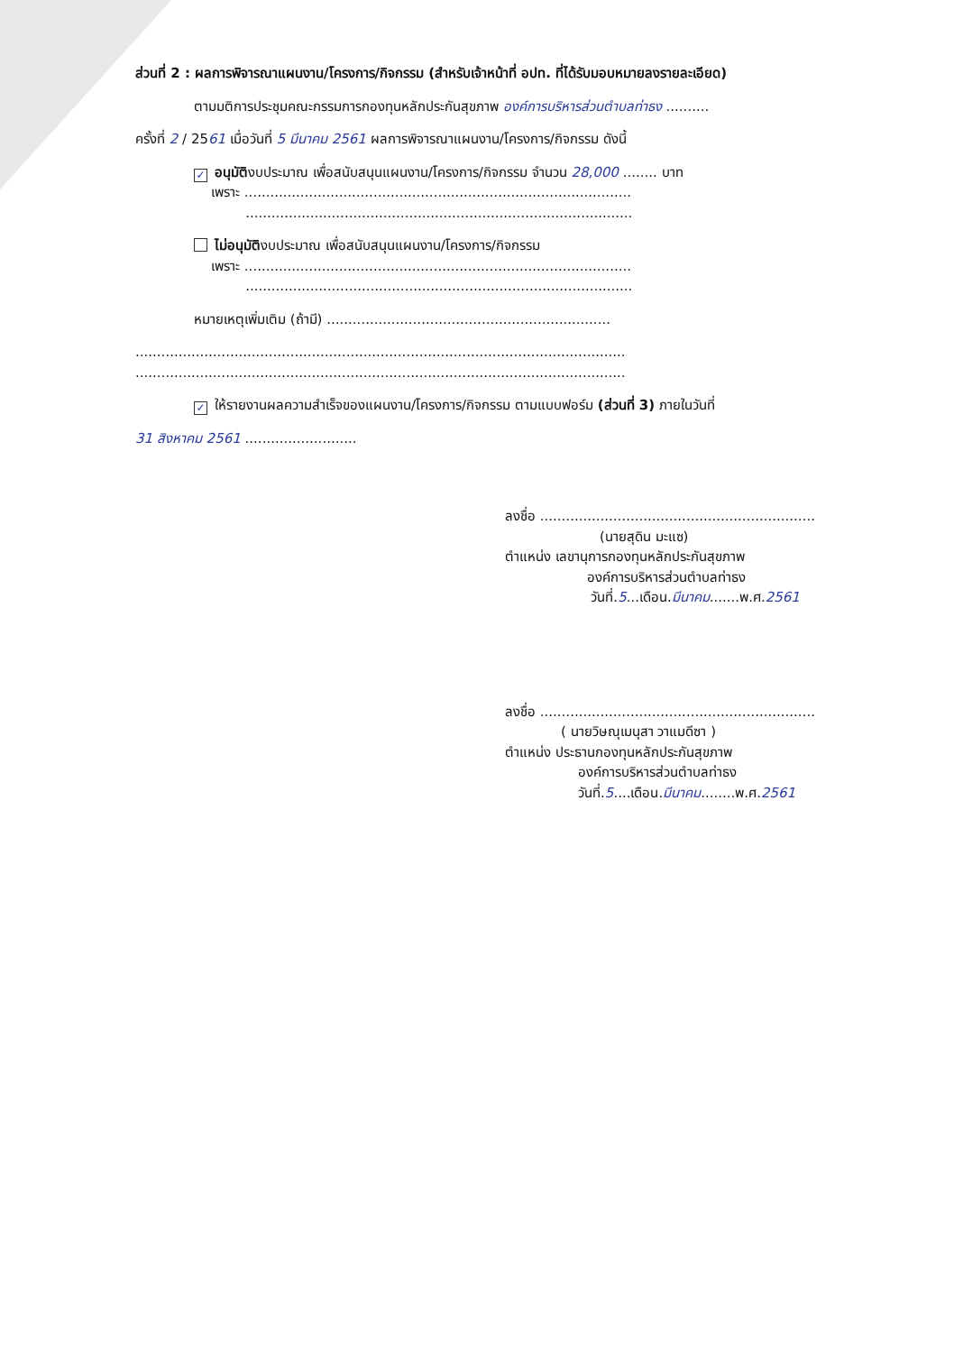ส่วนที่ 2 : ผลการพิจารณาแผนงาน/โครงการ/กิจกรรม (สำหรับเจ้าหน้าที่ อปท. ที่ได้รับมอบหมายลงรายละเอียด)
ตามมติการประชุมคณะกรรมการกองทุนหลักประกันสุขภาพ องค์การบริหารส่วนตำบลท่าธง ..........
ครั้งที่ 2 / 2561 เมื่อวันที่ 5 มีนาคม 2561 ผลการพิจารณาแผนงาน/โครงการ/กิจกรรม ดังนี้
✓ อนุมัติงบประมาณ เพื่อสนับสนุนแผนงาน/โครงการ/กิจกรรม จำนวน 28,000 ........ บาท
เพราะ ..........................................................................................
..........................................................................................
ไม่อนุมัติงบประมาณ เพื่อสนับสนุนแผนงาน/โครงการ/กิจกรรม
เพราะ ..........................................................................................
..........................................................................................
หมายเหตุเพิ่มเติม (ถ้ามี) ..................................................................
..................................................................................................................
..................................................................................................................
✓ ให้รายงานผลความสำเร็จของแผนงาน/โครงการ/กิจกรรม ตามแบบฟอร์ม (ส่วนที่ 3) ภายในวันที่
31 สิงหาคม 2561 ..........................
ลงชื่อ ................................................................
(นายสุดิน มะแซ)
ตำแหน่ง เลขานุการกองทุนหลักประกันสุขภาพ
องค์การบริหารส่วนตำบลท่าธง
วันที่.5...เดือน.มีนาคม.......พ.ศ.2561
ลงชื่อ ................................................................
( นายวิษณุเมนุสา วาแมดีซา )
ตำแหน่ง ประธานกองทุนหลักประกันสุขภาพ
องค์การบริหารส่วนตำบลท่าธง
วันที่.5....เดือน.มีนาคม........พ.ศ.2561